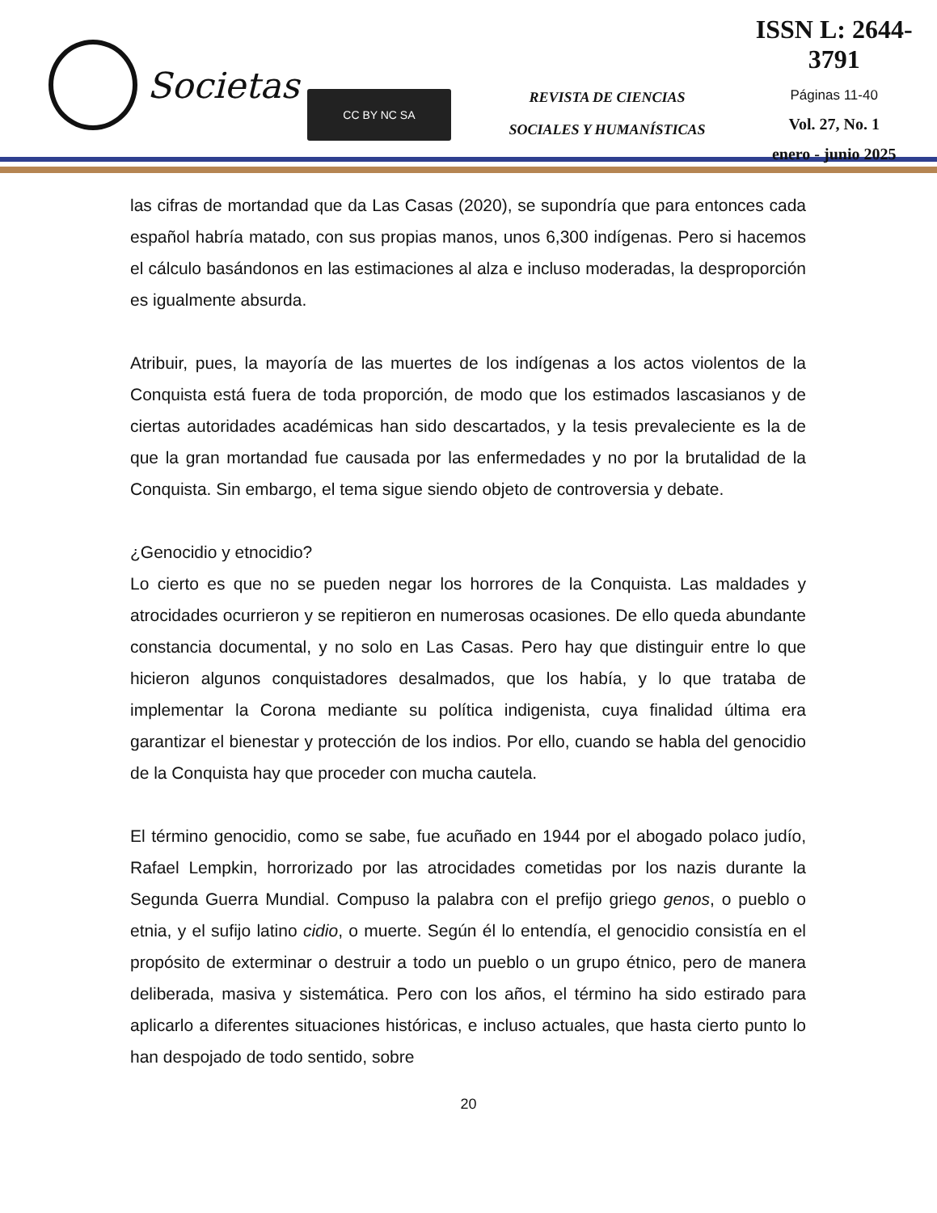Societas
CC BY NC SA
REVISTA DE CIENCIAS
SOCIALES Y HUMANÍSTICAS
ISSN L: 2644-3791
Páginas 11-40
Vol. 27, No. 1
enero - junio 2025
las cifras de mortandad que da Las Casas (2020), se supondría que para entonces cada español habría matado, con sus propias manos, unos 6,300 indígenas. Pero si hacemos el cálculo basándonos en las estimaciones al alza e incluso moderadas, la desproporción es igualmente absurda.
Atribuir, pues, la mayoría de las muertes de los indígenas a los actos violentos de la Conquista está fuera de toda proporción, de modo que los estimados lascasianos y de ciertas autoridades académicas han sido descartados, y la tesis prevaleciente es la de que la gran mortandad fue causada por las enfermedades y no por la brutalidad de la Conquista. Sin embargo, el tema sigue siendo objeto de controversia y debate.
¿Genocidio y etnocidio?
Lo cierto es que no se pueden negar los horrores de la Conquista. Las maldades y atrocidades ocurrieron y se repitieron en numerosas ocasiones. De ello queda abundante constancia documental, y no solo en Las Casas. Pero hay que distinguir entre lo que hicieron algunos conquistadores desalmados, que los había, y lo que trataba de implementar la Corona mediante su política indigenista, cuya finalidad última era garantizar el bienestar y protección de los indios. Por ello, cuando se habla del genocidio de la Conquista hay que proceder con mucha cautela.
El término genocidio, como se sabe, fue acuñado en 1944 por el abogado polaco judío, Rafael Lempkin, horrorizado por las atrocidades cometidas por los nazis durante la Segunda Guerra Mundial. Compuso la palabra con el prefijo griego genos, o pueblo o etnia, y el sufijo latino cidio, o muerte. Según él lo entendía, el genocidio consistía en el propósito de exterminar o destruir a todo un pueblo o un grupo étnico, pero de manera deliberada, masiva y sistemática. Pero con los años, el término ha sido estirado para aplicarlo a diferentes situaciones históricas, e incluso actuales, que hasta cierto punto lo han despojado de todo sentido, sobre
20